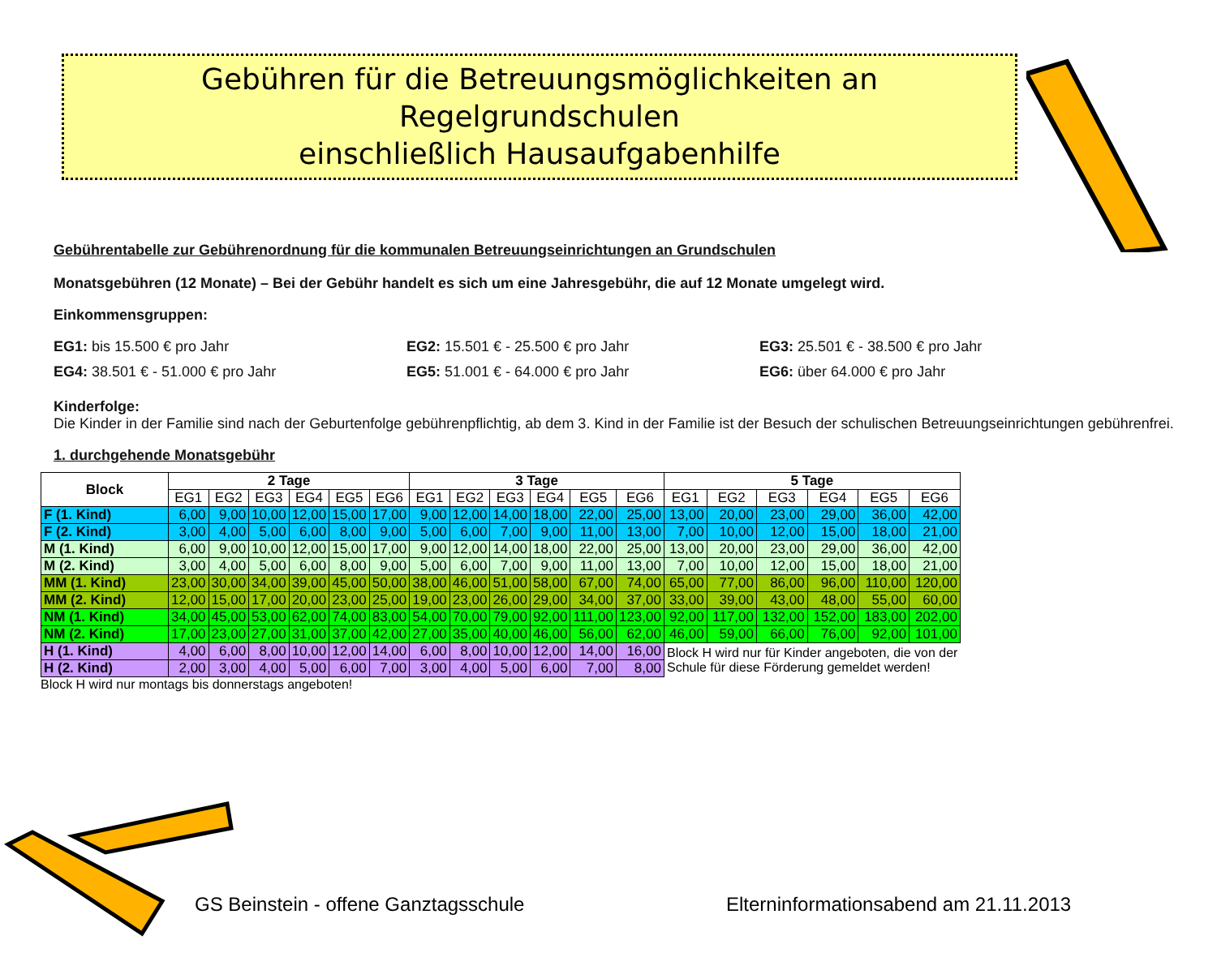Gebühren für die Betreuungsmöglichkeiten an Regelgrundschulen
einschließlich Hausaufgabenhilfe
Gebührentabelle zur Gebührenordnung für die kommunalen Betreuungseinrichtungen an Grundschulen
Monatsgebühren (12 Monate) – Bei der Gebühr handelt es sich um eine Jahresgebühr, die auf 12 Monate umgelegt wird.
Einkommensgruppen:
EG1: bis 15.500 € pro Jahr
EG2: 15.501 € - 25.500 € pro Jahr
EG3: 25.501 € - 38.500 € pro Jahr
EG4: 38.501 € - 51.000 € pro Jahr
EG5: 51.001 € - 64.000 € pro Jahr
EG6: über 64.000 € pro Jahr
Kinderfolge:
Die Kinder in der Familie sind nach der Geburtenfolge gebührenpflichtig, ab dem 3. Kind in der Familie ist der Besuch der schulischen Betreuungseinrichtungen gebührenfrei.
1. durchgehende Monatsgebühr
| Block | 2 Tage | | | | | | 3 Tage | | | | | | 5 Tage | | | | | |
| --- | --- | --- | --- | --- | --- | --- | --- | --- | --- | --- | --- | --- | --- | --- | --- | --- | --- | --- |
| | EG1 | EG2 | EG3 | EG4 | EG5 | EG6 | EG1 | EG2 | EG3 | EG4 | EG5 | EG6 | EG1 | EG2 | EG3 | EG4 | EG5 | EG6 |
| F (1. Kind) | 6,00 | 9,00 | 10,00 | 12,00 | 15,00 | 17,00 | 9,00 | 12,00 | 14,00 | 18,00 | 22,00 | 25,00 | 13,00 | 20,00 | 23,00 | 29,00 | 36,00 | 42,00 |
| F (2. Kind) | 3,00 | 4,00 | 5,00 | 6,00 | 8,00 | 9,00 | 5,00 | 6,00 | 7,00 | 9,00 | 11,00 | 13,00 | 7,00 | 10,00 | 12,00 | 15,00 | 18,00 | 21,00 |
| M (1. Kind) | 6,00 | 9,00 | 10,00 | 12,00 | 15,00 | 17,00 | 9,00 | 12,00 | 14,00 | 18,00 | 22,00 | 25,00 | 13,00 | 20,00 | 23,00 | 29,00 | 36,00 | 42,00 |
| M (2. Kind) | 3,00 | 4,00 | 5,00 | 6,00 | 8,00 | 9,00 | 5,00 | 6,00 | 7,00 | 9,00 | 11,00 | 13,00 | 7,00 | 10,00 | 12,00 | 15,00 | 18,00 | 21,00 |
| MM (1. Kind) | 23,00 | 30,00 | 34,00 | 39,00 | 45,00 | 50,00 | 38,00 | 46,00 | 51,00 | 58,00 | 67,00 | 74,00 | 65,00 | 77,00 | 86,00 | 96,00 | 110,00 | 120,00 |
| MM (2. Kind) | 12,00 | 15,00 | 17,00 | 20,00 | 23,00 | 25,00 | 19,00 | 23,00 | 26,00 | 29,00 | 34,00 | 37,00 | 33,00 | 39,00 | 43,00 | 48,00 | 55,00 | 60,00 |
| NM (1. Kind) | 34,00 | 45,00 | 53,00 | 62,00 | 74,00 | 83,00 | 54,00 | 70,00 | 79,00 | 92,00 | 111,00 | 123,00 | 92,00 | 117,00 | 132,00 | 152,00 | 183,00 | 202,00 |
| NM (2. Kind) | 17,00 | 23,00 | 27,00 | 31,00 | 37,00 | 42,00 | 27,00 | 35,00 | 40,00 | 46,00 | 56,00 | 62,00 | 46,00 | 59,00 | 66,00 | 76,00 | 92,00 | 101,00 |
| H (1. Kind) | 4,00 | 6,00 | 8,00 | 10,00 | 12,00 | 14,00 | 6,00 | 8,00 | 10,00 | 12,00 | 14,00 | 16,00 | Block H wird nur für Kinder angeboten, die von der Schule für diese Förderung gemeldet werden! | | | | | |
| H (2. Kind) | 2,00 | 3,00 | 4,00 | 5,00 | 6,00 | 7,00 | 3,00 | 4,00 | 5,00 | 6,00 | 7,00 | 8,00 | | | | | | |
Block H wird nur montags bis donnerstags angeboten!
GS Beinstein - offene Ganztagsschule
Elterninformationsabend am 21.11.2013